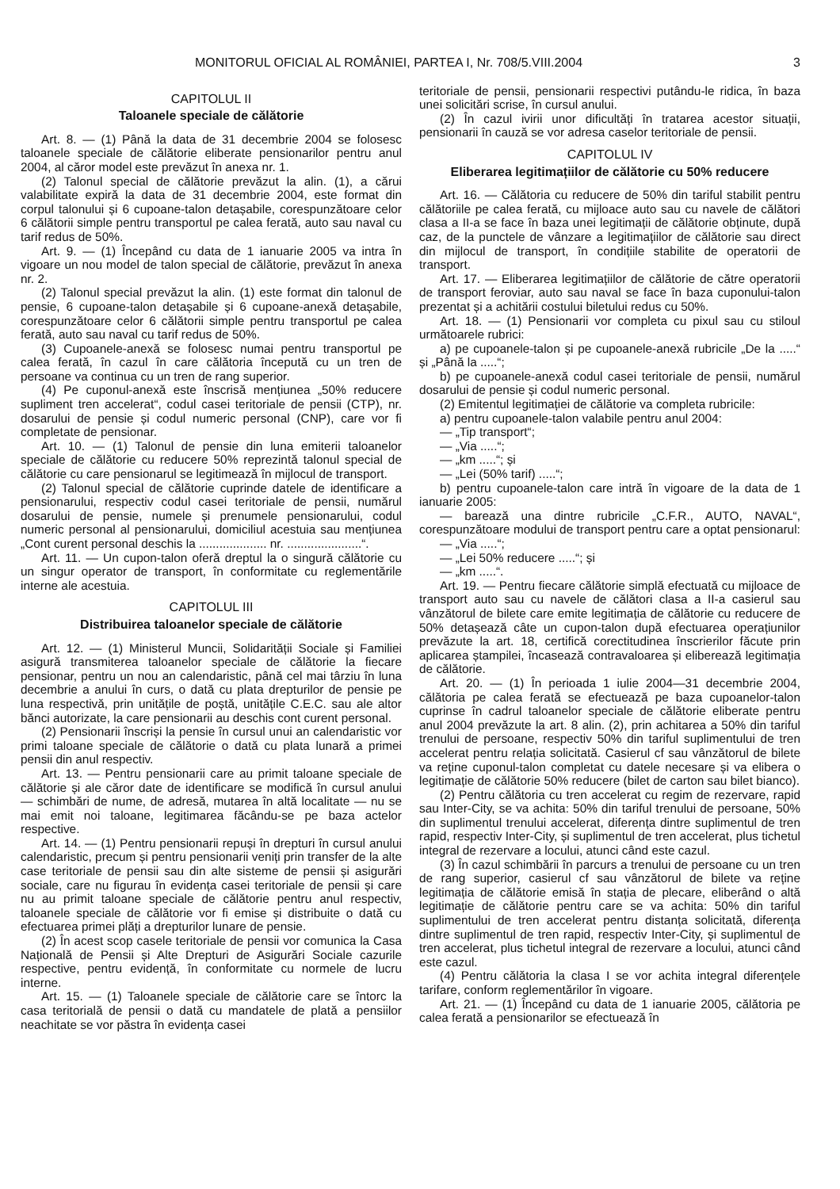MONITORUL OFICIAL AL ROMÂNIEI, PARTEA I, Nr. 708/5.VIII.2004 3
CAPITOLUL II
Taloanele speciale de călătorie
Art. 8. — (1) Până la data de 31 decembrie 2004 se folosesc taloanele speciale de călătorie eliberate pensionarilor pentru anul 2004, al căror model este prevăzut în anexa nr. 1.
(2) Talonul special de călătorie prevăzut la alin. (1), a cărui valabilitate expiră la data de 31 decembrie 2004, este format din corpul talonului și 6 cupoane-talon detașabile, corespunzătoare celor 6 călătorii simple pentru transportul pe calea ferată, auto sau naval cu tarif redus de 50%.
Art. 9. — (1) Începând cu data de 1 ianuarie 2005 va intra în vigoare un nou model de talon special de călătorie, prevăzut în anexa nr. 2.
(2) Talonul special prevăzut la alin. (1) este format din talonul de pensie, 6 cupoane-talon detașabile și 6 cupoane-anexă detașabile, corespunzătoare celor 6 călătorii simple pentru transportul pe calea ferată, auto sau naval cu tarif redus de 50%.
(3) Cupoanele-anexă se folosesc numai pentru transportul pe calea ferată, în cazul în care călătoria începută cu un tren de persoane va continua cu un tren de rang superior.
(4) Pe cuponul-anexă este înscrisă mențiunea „50% reducere supliment tren accelerat“, codul casei teritoriale de pensii (CTP), nr. dosarului de pensie și codul numeric personal (CNP), care vor fi completate de pensionar.
Art. 10. — (1) Talonul de pensie din luna emiterii taloanelor speciale de călătorie cu reducere 50% reprezintă talonul special de călătorie cu care pensionarul se legitimează în mijlocul de transport.
(2) Talonul special de călătorie cuprinde datele de identificare a pensionarului, respectiv codul casei teritoriale de pensii, numărul dosarului de pensie, numele și prenumele pensionarului, codul numeric personal al pensionarului, domiciliul acestuia sau mențiunea „Cont curent personal deschis la .................... nr. ......................“.
Art. 11. — Un cupon-talon oferă dreptul la o singură călătorie cu un singur operator de transport, în conformitate cu reglementările interne ale acestuia.
CAPITOLUL III
Distribuirea taloanelor speciale de călătorie
Art. 12. — (1) Ministerul Muncii, Solidarității Sociale și Familiei asigură transmiterea taloanelor speciale de călătorie la fiecare pensionar, pentru un nou an calendaristic, până cel mai târziu în luna decembrie a anului în curs, o dată cu plata drepturilor de pensie pe luna respectivă, prin unitățile de poștă, unitățile C.E.C. sau ale altor bănci autorizate, la care pensionarii au deschis cont curent personal.
(2) Pensionarii înscriși la pensie în cursul unui an calendaristic vor primi taloane speciale de călătorie o dată cu plata lunară a primei pensii din anul respectiv.
Art. 13. — Pentru pensionarii care au primit taloane speciale de călătorie și ale căror date de identificare se modifică în cursul anului — schimbări de nume, de adresă, mutarea în altă localitate — nu se mai emit noi taloane, legitimarea făcându-se pe baza actelor respective.
Art. 14. — (1) Pentru pensionarii repuși în drepturi în cursul anului calendaristic, precum și pentru pensionarii veniți prin transfer de la alte case teritoriale de pensii sau din alte sisteme de pensii și asigurări sociale, care nu figurau în evidența casei teritoriale de pensii și care nu au primit taloane speciale de călătorie pentru anul respectiv, taloanele speciale de călătorie vor fi emise și distribuite o dată cu efectuarea primei plăți a drepturilor lunare de pensie.
(2) În acest scop casele teritoriale de pensii vor comunica la Casa Națională de Pensii și Alte Drepturi de Asigurări Sociale cazurile respective, pentru evidență, în conformitate cu normele de lucru interne.
Art. 15. — (1) Taloanele speciale de călătorie care se întorc la casa teritorială de pensii o dată cu mandatele de plată a pensiilor neachitate se vor păstra în evidența casei
teritoriale de pensii, pensionarii respectivi putându-le ridica, în baza unei solicitări scrise, în cursul anului.
(2) În cazul ivirii unor dificultăți în tratarea acestor situații, pensionarii în cauză se vor adresa caselor teritoriale de pensii.
CAPITOLUL IV
Eliberarea legitimațiilor de călătorie cu 50% reducere
Art. 16. — Călătoria cu reducere de 50% din tariful stabilit pentru călătoriile pe calea ferată, cu mijloace auto sau cu navele de călători clasa a II-a se face în baza unei legitimații de călătorie obținute, după caz, de la punctele de vânzare a legitimațiilor de călătorie sau direct din mijlocul de transport, în condițiile stabilite de operatorii de transport.
Art. 17. — Eliberarea legitimațiilor de călătorie de către operatorii de transport feroviar, auto sau naval se face în baza cuponului-talon prezentat și a achitării costului biletului redus cu 50%.
Art. 18. — (1) Pensionarii vor completa cu pixul sau cu stiloul următoarele rubrici:
a) pe cupoanele-talon și pe cupoanele-anexă rubricile „De la .....“ și „Până la .....“;
b) pe cupoanele-anexă codul casei teritoriale de pensii, numărul dosarului de pensie și codul numeric personal.
(2) Emitentul legitimației de călătorie va completa rubricile:
a) pentru cupoanele-talon valabile pentru anul 2004:
— „Tip transport“;
— „Via .....“;
— „km .....“; și
— „Lei (50% tarif) .....“;
b) pentru cupoanele-talon care intră în vigoare de la data de 1 ianuarie 2005:
— barează una dintre rubricile „C.F.R., AUTO, NAVAL“, corespunzătoare modului de transport pentru care a optat pensionarul:
— „Via .....“;
— „Lei 50% reducere .....“; și
— „km .....“.
Art. 19. — Pentru fiecare călătorie simplă efectuată cu mijloace de transport auto sau cu navele de călători clasa a II-a casierul sau vânzătorul de bilete care emite legitimația de călătorie cu reducere de 50% detașează câte un cupon-talon după efectuarea operațiunilor prevăzute la art. 18, certifică corectitudinea înscrierilor făcute prin aplicarea ștampilei, încasează contravaloarea și eliberează legitimația de călătorie.
Art. 20. — (1) În perioada 1 iulie 2004—31 decembrie 2004, călătoria pe calea ferată se efectuează pe baza cupoanelor-talon cuprinse în cadrul taloanelor speciale de călătorie eliberate pentru anul 2004 prevăzute la art. 8 alin. (2), prin achitarea a 50% din tariful trenului de persoane, respectiv 50% din tariful suplimentului de tren accelerat pentru relația solicitată. Casierul cf sau vânzătorul de bilete va reține cuponul-talon completat cu datele necesare și va elibera o legitimație de călătorie 50% reducere (bilet de carton sau bilet bianco).
(2) Pentru călătoria cu tren accelerat cu regim de rezervare, rapid sau Inter-City, se va achita: 50% din tariful trenului de persoane, 50% din suplimentul trenului accelerat, diferența dintre suplimentul de tren rapid, respectiv Inter-City, și suplimentul de tren accelerat, plus tichetul integral de rezervare a locului, atunci când este cazul.
(3) În cazul schimbării în parcurs a trenului de persoane cu un tren de rang superior, casierul cf sau vânzătorul de bilete va reține legitimația de călătorie emisă în stația de plecare, eliberând o altă legitimație de călătorie pentru care se va achita: 50% din tariful suplimentului de tren accelerat pentru distanța solicitată, diferența dintre suplimentul de tren rapid, respectiv Inter-City, și suplimentul de tren accelerat, plus tichetul integral de rezervare a locului, atunci când este cazul.
(4) Pentru călătoria la clasa I se vor achita integral diferențele tarifare, conform reglementărilor în vigoare.
Art. 21. — (1) Începând cu data de 1 ianuarie 2005, călătoria pe calea ferată a pensionarilor se efectuează în